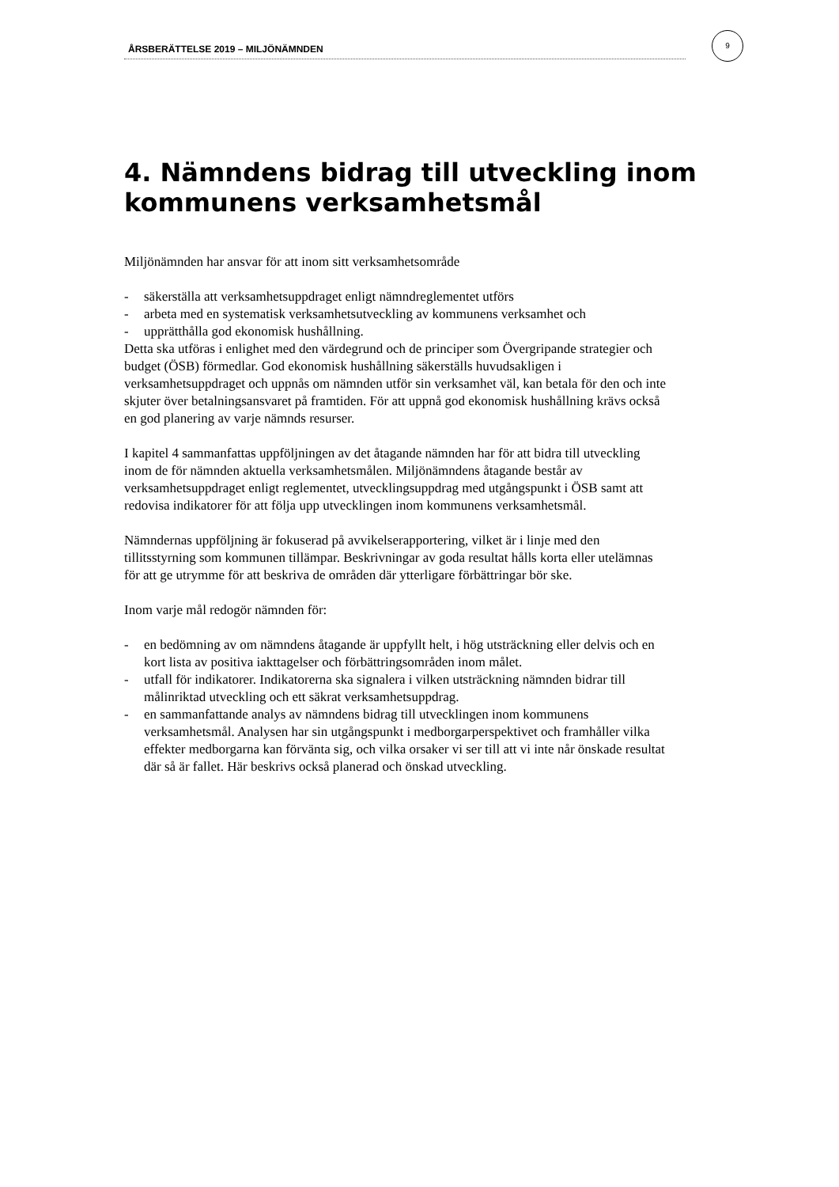ÅRSBERÄTTELSE 2019 – MILJÖNÄMNDEN
9
4. Nämndens bidrag till utveckling inom kommunens verksamhetsmål
Miljönämnden har ansvar för att inom sitt verksamhetsområde
- säkerställa att verksamhetsuppdraget enligt nämndreglementet utförs
- arbeta med en systematisk verksamhetsutveckling av kommunens verksamhet och
- upprätthålla god ekonomisk hushållning.
Detta ska utföras i enlighet med den värdegrund och de principer som Övergripande strategier och budget (ÖSB) förmedlar. God ekonomisk hushållning säkerställs huvudsakligen i verksamhetsuppdraget och uppnås om nämnden utför sin verksamhet väl, kan betala för den och inte skjuter över betalningsansvaret på framtiden. För att uppnå god ekonomisk hushållning krävs också en god planering av varje nämnds resurser.
I kapitel 4 sammanfattas uppföljningen av det åtagande nämnden har för att bidra till utveckling inom de för nämnden aktuella verksamhetsmålen. Miljönämndens åtagande består av verksamhetsuppdraget enligt reglementet, utvecklingsuppdrag med utgångspunkt i ÖSB samt att redovisa indikatorer för att följa upp utvecklingen inom kommunens verksamhetsmål.
Nämndernas uppföljning är fokuserad på avvikelserapportering, vilket är i linje med den tillitsstyrning som kommunen tillämpar. Beskrivningar av goda resultat hålls korta eller utelämnas för att ge utrymme för att beskriva de områden där ytterligare förbättringar bör ske.
Inom varje mål redogör nämnden för:
- en bedömning av om nämndens åtagande är uppfyllt helt, i hög utsträckning eller delvis och en kort lista av positiva iakttagelser och förbättringsområden inom målet.
- utfall för indikatorer. Indikatorerna ska signalera i vilken utsträckning nämnden bidrar till målinriktad utveckling och ett säkrat verksamhetsuppdrag.
- en sammanfattande analys av nämndens bidrag till utvecklingen inom kommunens verksamhetsmål. Analysen har sin utgångspunkt i medborgarperspektivet och framhåller vilka effekter medborgarna kan förvänta sig, och vilka orsaker vi ser till att vi inte når önskade resultat där så är fallet. Här beskrivs också planerad och önskad utveckling.